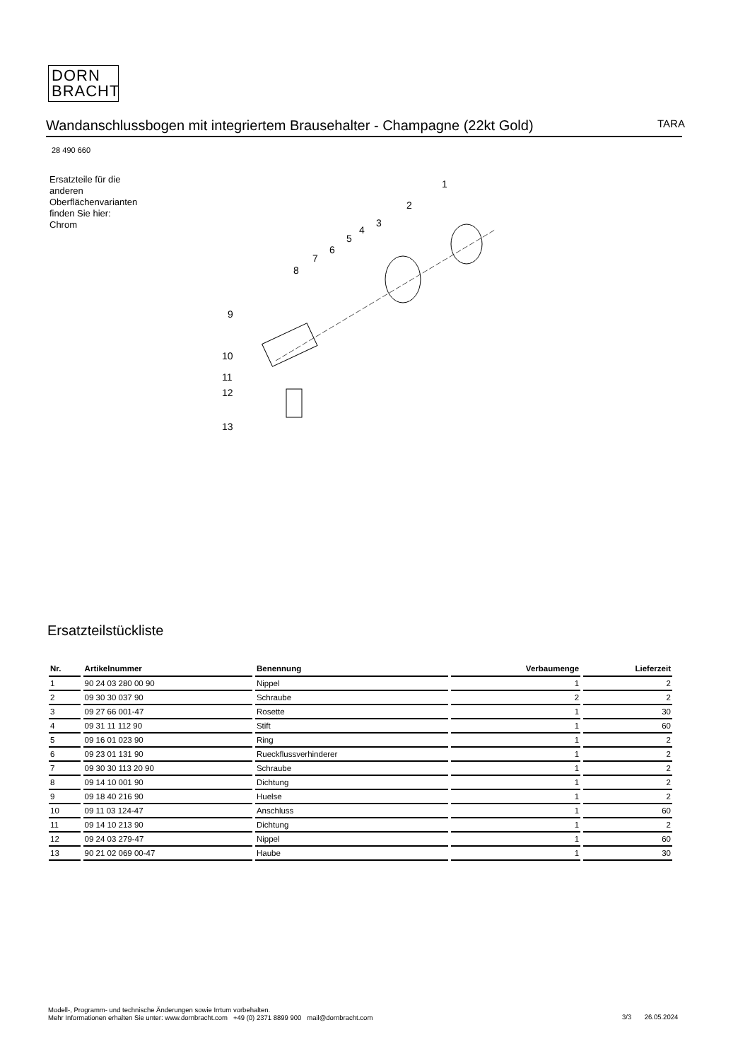DORN
BRACHT
Wandanschlussbogen mit integriertem Brausehalter - Champagne (22kt Gold) TARA
28 490 660
Ersatzteile für die
anderen
Oberflächenvarianten
finden Sie hier:
Chrom
1
2
3
4
5
6
7
8
9
10
11
12
13
Ersatzteilstückliste
| Nr. | Artikelnummer | Benennung | Verbaumenge | Lieferzeit |
| --- | --- | --- | --- | --- |
| 1 | 90 24 03 280 00 90 | Nippel | 1 | 2 |
| 2 | 09 30 30 037 90 | Schraube | 2 | 2 |
| 3 | 09 27 66 001-47 | Rosette | 1 | 30 |
| 4 | 09 31 11 112 90 | Stift | 1 | 60 |
| 5 | 09 16 01 023 90 | Ring | 1 | 2 |
| 6 | 09 23 01 131 90 | Rueckflussverhinderer | 1 | 2 |
| 7 | 09 30 30 113 20 90 | Schraube | 1 | 2 |
| 8 | 09 14 10 001 90 | Dichtung | 1 | 2 |
| 9 | 09 18 40 216 90 | Huelse | 1 | 2 |
| 10 | 09 11 03 124-47 | Anschluss | 1 | 60 |
| 11 | 09 14 10 213 90 | Dichtung | 1 | 2 |
| 12 | 09 24 03 279-47 | Nippel | 1 | 60 |
| 13 | 90 21 02 069 00-47 | Haube | 1 | 30 |
Modell-, Programm- und technische Änderungen sowie Irrtum vorbehalten.
Mehr Informationen erhalten Sie unter: www.dornbracht.com +49 (0) 2371 8899 900 mail@dornbracht.com
3/3 26.05.2024